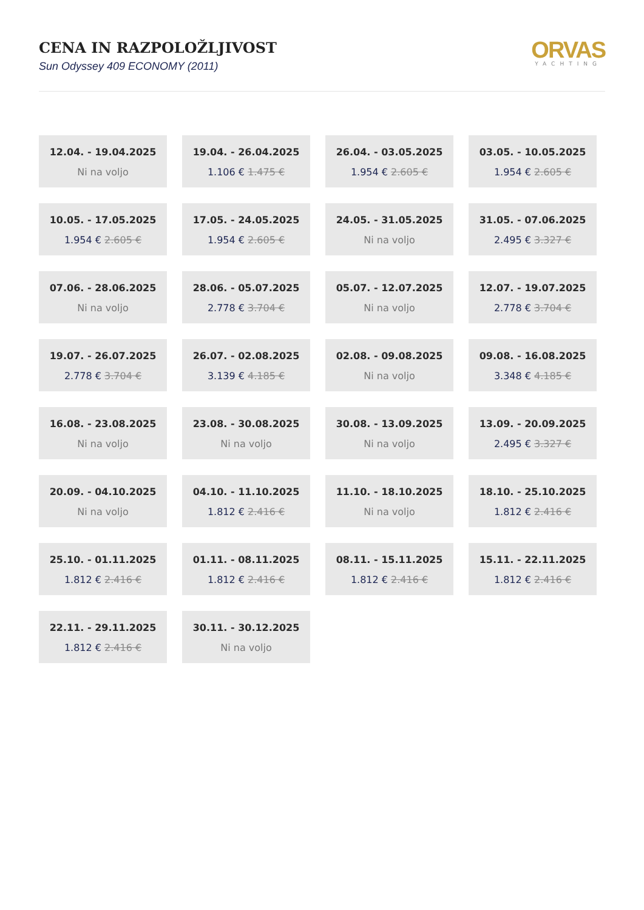CENA IN RAZPOLOŽLJIVOST
Sun Odyssey 409 ECONOMY (2011)
ORVAS
YACHTING
12.04. - 19.04.2025
Ni na voljo
19.04. - 26.04.2025
1.106 € 1.475 €
26.04. - 03.05.2025
1.954 € 2.605 €
03.05. - 10.05.2025
1.954 € 2.605 €
10.05. - 17.05.2025
1.954 € 2.605 €
17.05. - 24.05.2025
1.954 € 2.605 €
24.05. - 31.05.2025
Ni na voljo
31.05. - 07.06.2025
2.495 € 3.327 €
07.06. - 28.06.2025
Ni na voljo
28.06. - 05.07.2025
2.778 € 3.704 €
05.07. - 12.07.2025
Ni na voljo
12.07. - 19.07.2025
2.778 € 3.704 €
19.07. - 26.07.2025
2.778 € 3.704 €
26.07. - 02.08.2025
3.139 € 4.185 €
02.08. - 09.08.2025
Ni na voljo
09.08. - 16.08.2025
3.348 € 4.185 €
16.08. - 23.08.2025
Ni na voljo
23.08. - 30.08.2025
Ni na voljo
30.08. - 13.09.2025
Ni na voljo
13.09. - 20.09.2025
2.495 € 3.327 €
20.09. - 04.10.2025
Ni na voljo
04.10. - 11.10.2025
1.812 € 2.416 €
11.10. - 18.10.2025
Ni na voljo
18.10. - 25.10.2025
1.812 € 2.416 €
25.10. - 01.11.2025
1.812 € 2.416 €
01.11. - 08.11.2025
1.812 € 2.416 €
08.11. - 15.11.2025
1.812 € 2.416 €
15.11. - 22.11.2025
1.812 € 2.416 €
22.11. - 29.11.2025
1.812 € 2.416 €
30.11. - 30.12.2025
Ni na voljo